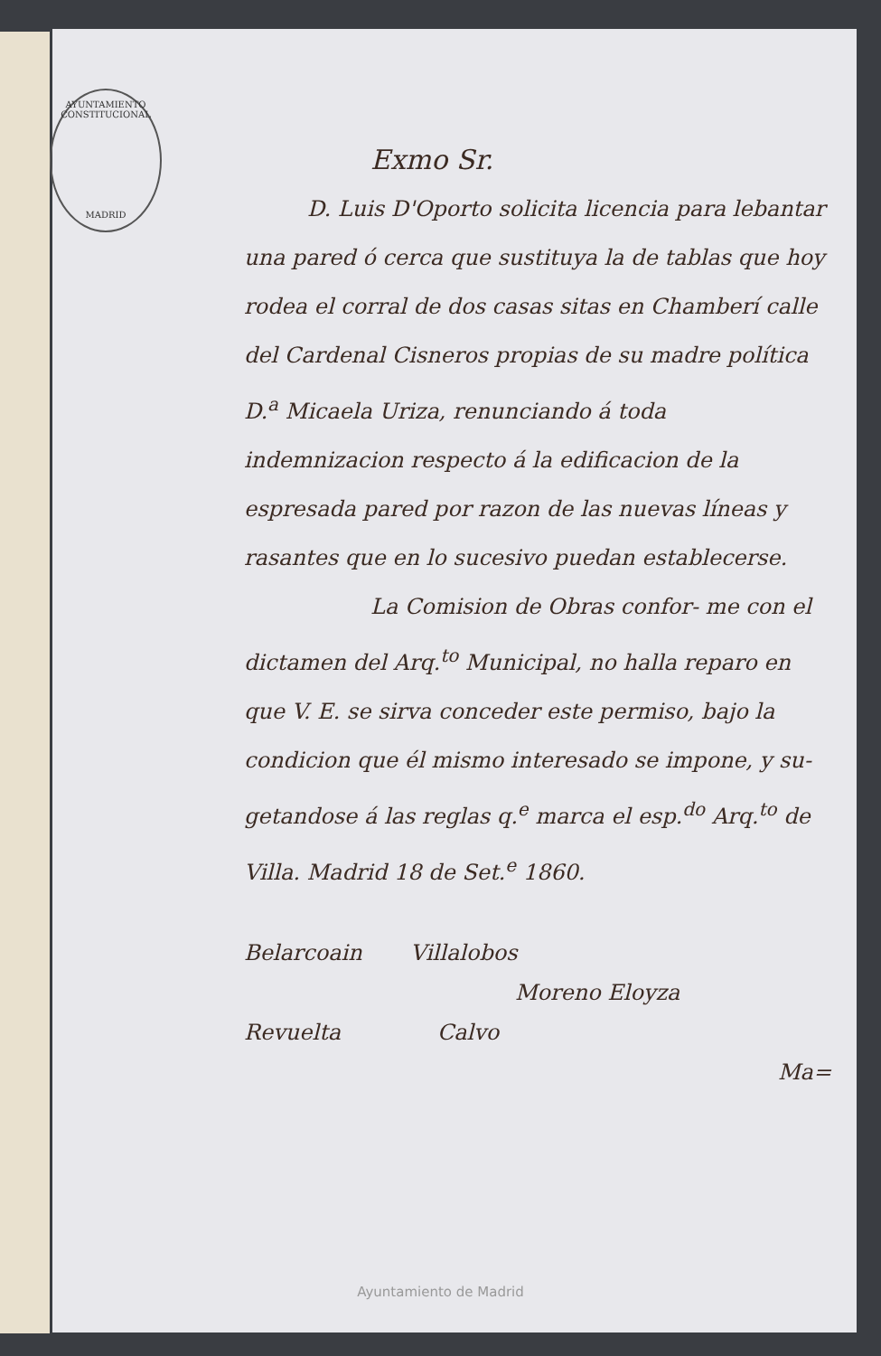AYUNTAMIENTO CONSTITUCIONAL
MADRID
Exmo Sr.
D. Luis D'Oporto solicita licencia para lebantar una pared ó cerca que sustituya la de tablas que hoy rodea el corral de dos casas sitas en Chamberí calle del Cardenal Cisneros propias de su madre política D.<sup>a</sup> Micaela Uriza, renunciando á toda indemnizacion respecto á la edificacion de la espresada pared por razon de las nuevas líneas y rasantes que en lo sucesivo puedan establecerse.
La Comision de Obras confor- me con el dictamen del Arq.<sup>to</sup> Municipal, no halla reparo en que V. E. se sirva conceder este permiso, bajo la condicion que él mismo interesado se impone, y su- getandose á las reglas q.<sup>e</sup> marca el esp.<sup>do</sup> Arq.<sup>to</sup> de Villa. Madrid 18 de Set.<sup>e</sup> 1860.
Belarcoain Villalobos
Moreno Eloyza
Revuelta Calvo
Ma=
Ayuntamiento de Madrid